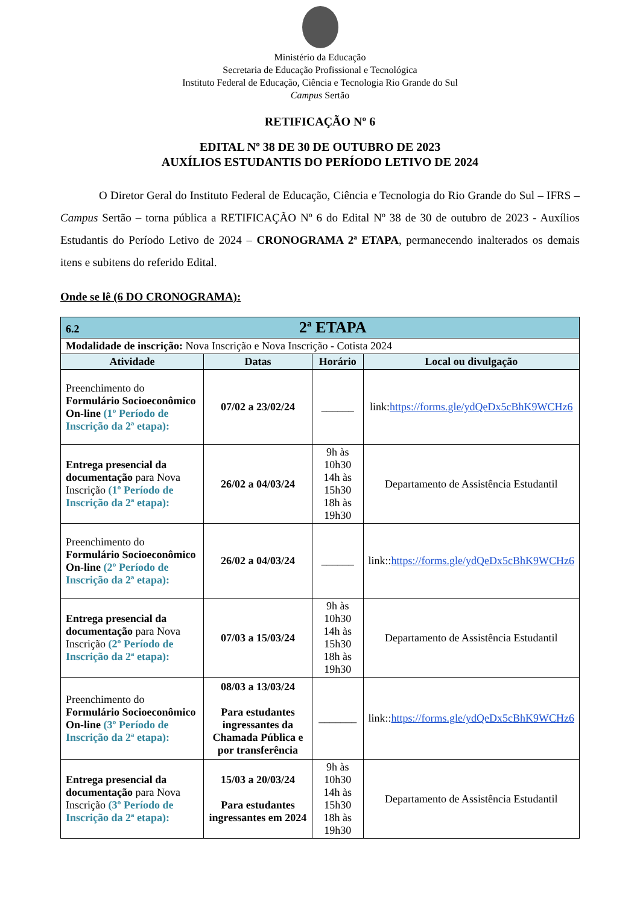Ministério da Educação
Secretaria de Educação Profissional e Tecnológica
Instituto Federal de Educação, Ciência e Tecnologia Rio Grande do Sul
Campus Sertão
RETIFICAÇÃO Nº 6
EDITAL Nº 38 DE 30 DE OUTUBRO DE 2023
AUXÍLIOS ESTUDANTIS DO PERÍODO LETIVO DE 2024
O Diretor Geral do Instituto Federal de Educação, Ciência e Tecnologia do Rio Grande do Sul – IFRS – Campus Sertão – torna pública a RETIFICAÇÃO Nº 6 do Edital Nº 38 de 30 de outubro de 2023 - Auxílios Estudantis do Período Letivo de 2024 – CRONOGRAMA 2ª ETAPA, permanecendo inalterados os demais itens e subitens do referido Edital.
Onde se lê (6 DO CRONOGRAMA):
| 6.2 2ª ETAPA | | | |
| Modalidade de inscrição: Nova Inscrição e Nova Inscrição - Cotista 2024 | | | |
| Atividade | Datas | Horário | Local ou divulgação |
| Preenchimento do Formulário Socioeconômico On-line (1º Período de Inscrição da 2ª etapa): | 07/02 a 23/02/24 | ______ | link: https://forms.gle/ydQeDx5cBhK9WCHz6 |
| Entrega presencial da documentação para Nova Inscrição (1º Período de Inscrição da 2ª etapa): | 26/02 a 04/03/24 | 9h às 10h30 14h às 15h30 18h às 19h30 | Departamento de Assistência Estudantil |
| Preenchimento do Formulário Socioeconômico On-line (2º Período de Inscrição da 2ª etapa): | 26/02 a 04/03/24 | ______ | link:: https://forms.gle/ydQeDx5cBhK9WCHz6 |
| Entrega presencial da documentação para Nova Inscrição (2º Período de Inscrição da 2ª etapa): | 07/03 a 15/03/24 | 9h às 10h30 14h às 15h30 18h às 19h30 | Departamento de Assistência Estudantil |
| Preenchimento do Formulário Socioeconômico On-line (3º Período de Inscrição da 2ª etapa): | 08/03 a 13/03/24 Para estudantes ingressantes da Chamada Pública e por transferência | _______ | link:: https://forms.gle/ydQeDx5cBhK9WCHz6 |
| Entrega presencial da documentação para Nova Inscrição (3º Período de Inscrição da 2ª etapa): | 15/03 a 20/03/24 Para estudantes ingressantes em 2024 | 9h às 10h30 14h às 15h30 18h às 19h30 | Departamento de Assistência Estudantil |